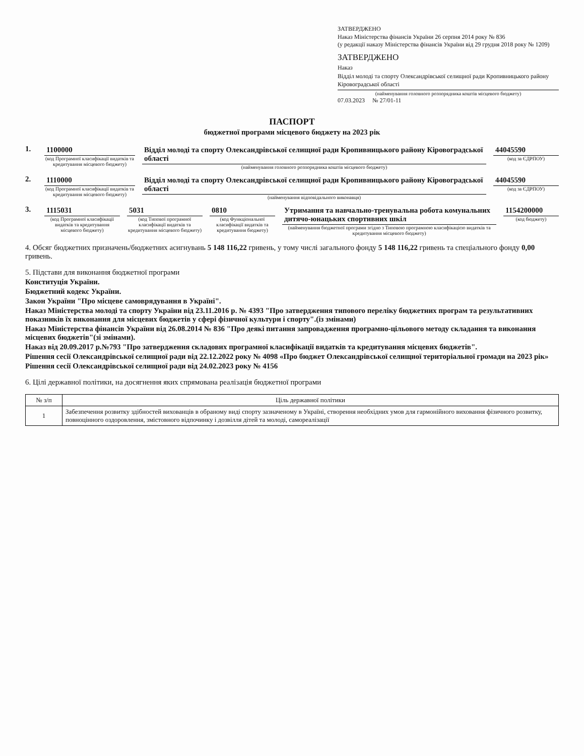ЗАТВЕРДЖЕНО
Наказ Міністерства фінансів України 26 серпня 2014 року № 836
(у редакції наказу Міністерства фінансів України від 29 грудня 2018 року № 1209)
ЗАТВЕРДЖЕНО
Наказ
Відділ молоді та спорту Олександрівської селищної ради Кропивницького району Кіровоградської області
(найменування головного розпорядника коштів місцевого бюджету)
07.03.2023 № 27/01-11
ПАСПОРТ
бюджетної програми місцевого бюджету на 2023 рік
1. 1100000
(код Програмної класифікації видатків та кредитування місцевого бюджету)
Відділ молоді та спорту Олександрівської селищної ради Кропивницького району Кіровоградської області
(найменування головного розпорядника коштів місцевого бюджету)
44045590
(код за ЄДРПОУ)
2. 1110000
(код Програмної класифікації видатків та кредитування місцевого бюджету)
Відділ молоді та спорту Олександрівської селищної ради Кропивницького району Кіровоградської області
(найменування відповідального виконавця)
44045590
(код за ЄДРПОУ)
3. 1115031
(код Програмної класифікації видатків та кредитування місцевого бюджету)
5031
(код Типової програмної класифікації видатків та кредитування місцевого бюджету)
0810
(код Функціональної класифікації видатків та кредитування бюджету)
Утримання та навчально-тренувальна робота комунальних дитячо-юнацьких спортивних шкіл
(найменування бюджетної програми згідно з Типовою програмною класифікацією видатків та кредитування місцевого бюджету)
1154200000
(код бюджету)
4. Обсяг бюджетних призначень/бюджетних асигнувань 5 148 116,22 гривень, у тому числі загального фонду 5 148 116,22 гривень та спеціального фонду 0,00 гривень.
5. Підстави для виконання бюджетної програми
Конституція України.
Бюджетний кодекс України.
Закон України "Про місцеве самоврядування в Україні".
Наказ Міністерства молоді та спорту України від 23.11.2016 р. № 4393 "Про затвердження типового переліку бюджетних програм та результативних показників їх виконання для місцевих бюджетів у сфері фізичної культури і спорту".(із змінами)
Наказ Міністерства фінансів України від 26.08.2014 № 836 "Про деякі питання запровадження програмно-цільового методу складання та виконання місцевих бюджетів"(зі змінами).
Наказ від 20.09.2017 р.№793 "Про затвердження складових програмної класифікації видатків та кредитування місцевих бюджетів".
Рішення сесії Олександрівської селищної ради від 22.12.2022 року № 4098 «Про бюджет Олександрівської селищної територіальної громади на 2023 рік»
Рішення сесії Олександрівської селищної ради від 24.02.2023 року № 4156
6. Цілі державної політики, на досягнення яких спрямована реалізація бюджетної програми
| № з/п | Ціль державної політики |
| --- | --- |
| 1 | Забезпечення розвитку здібностей вихованців в обраному виді спорту зазначеному в Україні, створення необхідних умов для гармонійного виховання фізичного розвитку, повноцінного оздоровлення, змістовного відпочинку і дозвілля дітей та молоді, самореалізації |